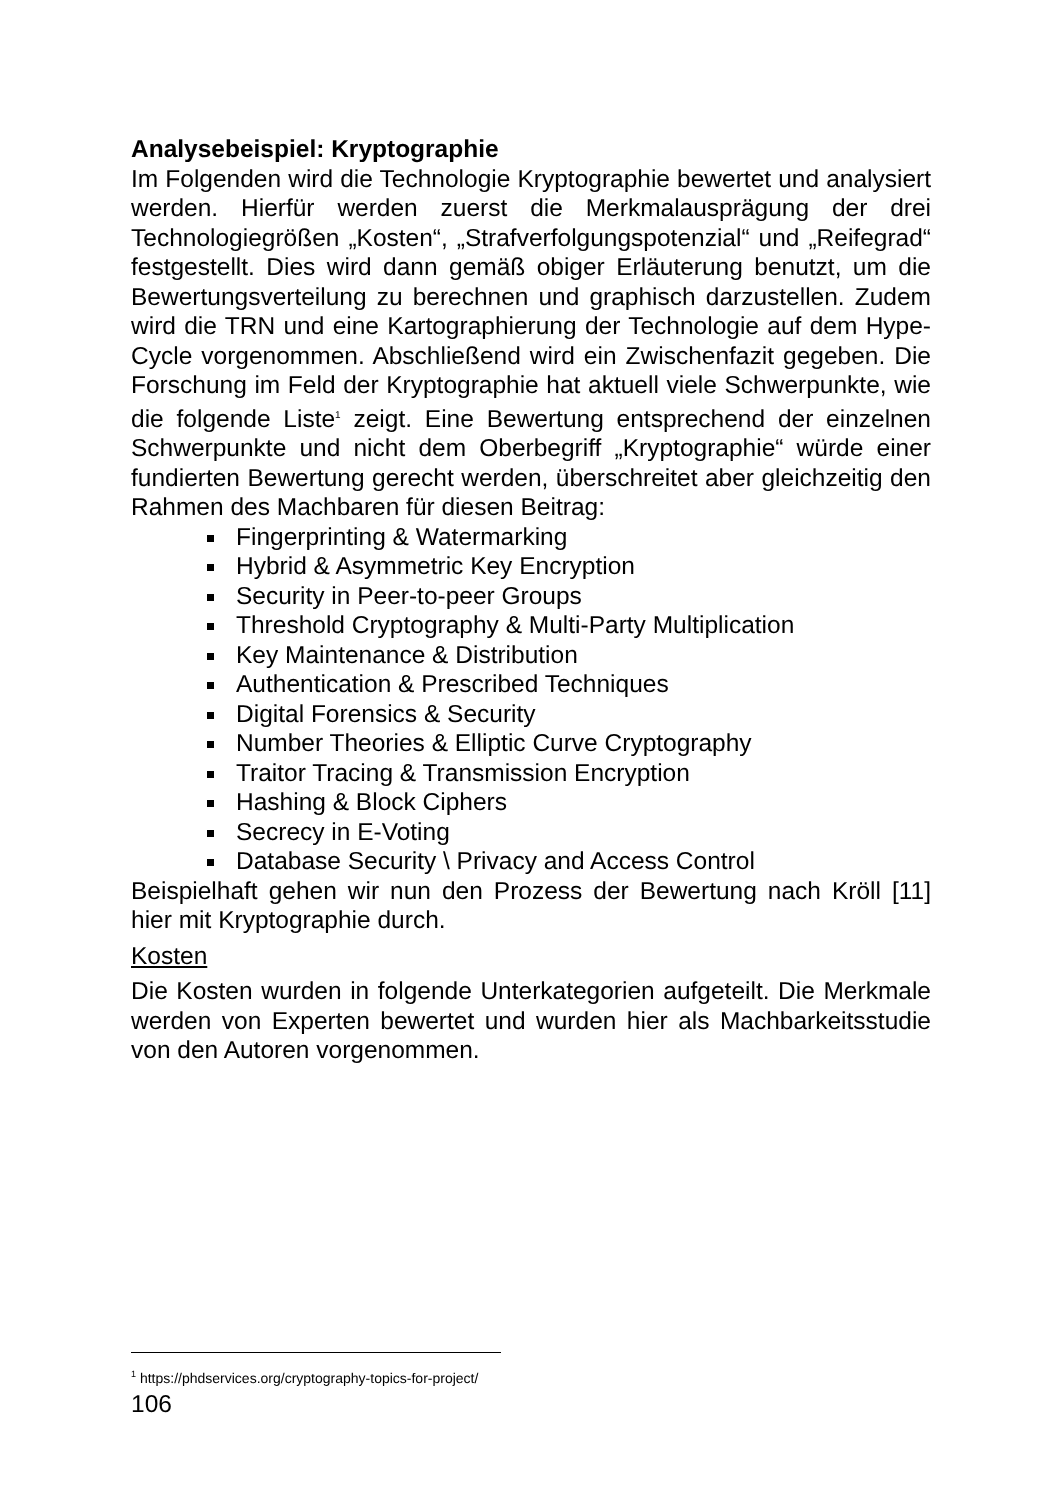Analysebeispiel: Kryptographie
Im Folgenden wird die Technologie Kryptographie bewertet und analysiert werden. Hierfür werden zuerst die Merkmalausprägung der drei Technologiegrößen „Kosten“, „Strafverfolgungspotenzial“ und „Reifegrad“ festgestellt. Dies wird dann gemäß obiger Erläuterung benutzt, um die Bewertungsverteilung zu berechnen und graphisch darzustellen. Zudem wird die TRN und eine Kartographierung der Technologie auf dem Hype-Cycle vorgenommen. Abschließend wird ein Zwischenfazit gegeben. Die Forschung im Feld der Kryptographie hat aktuell viele Schwerpunkte, wie die folgende Liste<sup>1</sup> zeigt. Eine Bewertung entsprechend der einzelnen Schwerpunkte und nicht dem Oberbegriff „Kryptographie“ würde einer fundierten Bewertung gerecht werden, überschreitet aber gleichzeitig den Rahmen des Machbaren für diesen Beitrag:
Fingerprinting & Watermarking
Hybrid & Asymmetric Key Encryption
Security in Peer-to-peer Groups
Threshold Cryptography & Multi-Party Multiplication
Key Maintenance & Distribution
Authentication & Prescribed Techniques
Digital Forensics & Security
Number Theories & Elliptic Curve Cryptography
Traitor Tracing & Transmission Encryption
Hashing & Block Ciphers
Secrecy in E-Voting
Database Security \ Privacy and Access Control
Beispielhaft gehen wir nun den Prozess der Bewertung nach Kröll [11] hier mit Kryptographie durch.
Kosten
Die Kosten wurden in folgende Unterkategorien aufgeteilt. Die Merkmale werden von Experten bewertet und wurden hier als Machbarkeitsstudie von den Autoren vorgenommen.
<sup>1</sup> https://phdservices.org/cryptography-topics-for-project/
106